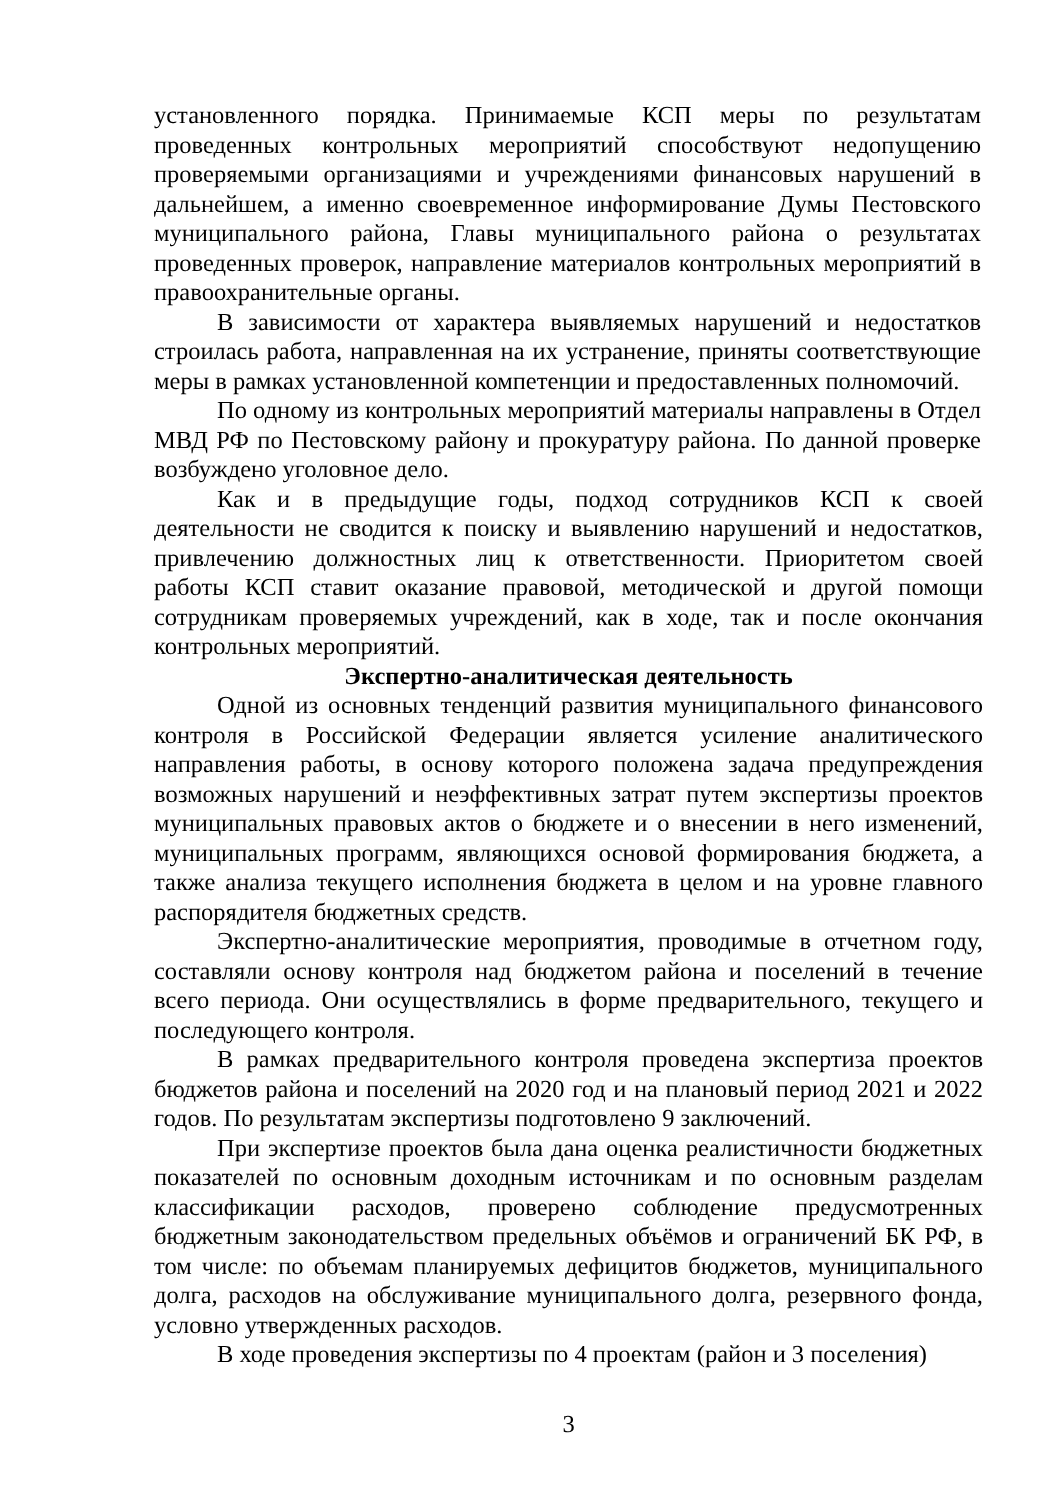установленного порядка. Принимаемые КСП меры по результатам проведенных контрольных мероприятий способствуют недопущению проверяемыми организациями и учреждениями финансовых нарушений в дальнейшем, а именно своевременное информирование Думы Пестовского муниципального района, Главы муниципального района о результатах проведенных проверок, направление материалов контрольных мероприятий в правоохранительные органы.
В зависимости от характера выявляемых нарушений и недостатков строилась работа, направленная на их устранение, приняты соответствующие меры в рамках установленной компетенции и предоставленных полномочий.
По одному из контрольных мероприятий материалы направлены в Отдел МВД РФ по Пестовскому району и прокуратуру района. По данной проверке возбуждено уголовное дело.
Как и в предыдущие годы, подход сотрудников КСП к своей деятельности не сводится к поиску и выявлению нарушений и недостатков, привлечению должностных лиц к ответственности. Приоритетом своей работы КСП ставит оказание правовой, методической и другой помощи сотрудникам проверяемых учреждений, как в ходе, так и после окончания контрольных мероприятий.
Экспертно-аналитическая деятельность
Одной из основных тенденций развития муниципального финансового контроля в Российской Федерации является усиление аналитического направления работы, в основу которого положена задача предупреждения возможных нарушений и неэффективных затрат путем экспертизы проектов муниципальных правовых актов о бюджете и о внесении в него изменений, муниципальных программ, являющихся основой формирования бюджета, а также анализа текущего исполнения бюджета в целом и на уровне главного распорядителя бюджетных средств.
Экспертно-аналитические мероприятия, проводимые в отчетном году, составляли основу контроля над бюджетом района и поселений в течение всего периода. Они осуществлялись в форме предварительного, текущего и последующего контроля.
В рамках предварительного контроля проведена экспертиза проектов бюджетов района и поселений на 2020 год и на плановый период 2021 и 2022 годов. По результатам экспертизы подготовлено 9 заключений.
При экспертизе проектов была дана оценка реалистичности бюджетных показателей по основным доходным источникам и по основным разделам классификации расходов, проверено соблюдение предусмотренных бюджетным законодательством предельных объёмов и ограничений БК РФ, в том числе: по объемам планируемых дефицитов бюджетов, муниципального долга, расходов на обслуживание муниципального долга, резервного фонда, условно утвержденных расходов.
В ходе проведения экспертизы по 4 проектам (район и 3 поселения)
3